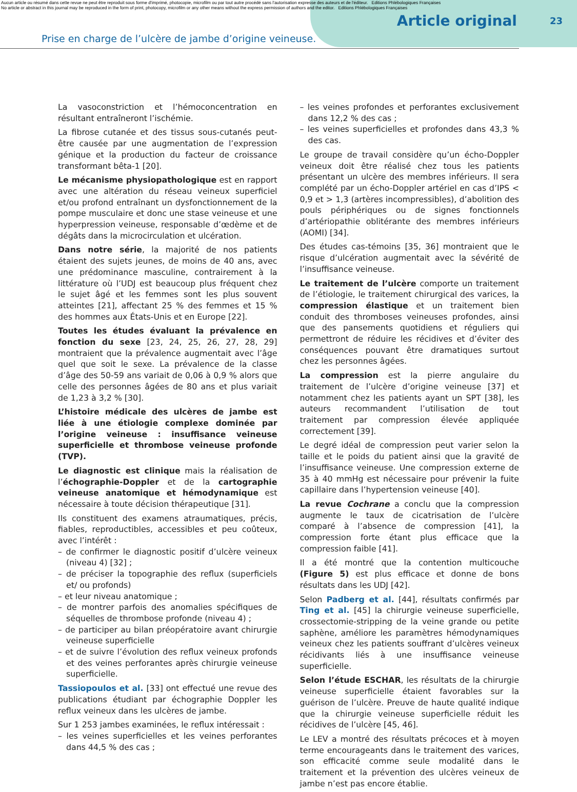Aucun article ou résumé dans cette revue ne peut être reproduit sous forme d'imprimé, photocopie, microfilm ou par tout autre procédé sans l'autorisation expresse des auteurs et de l'éditeur. Editions Phlébologiques Françaises
No article or abstract in this journal may be reproduced in the form of print, photocopy, microfilm or any other means without the express permission of authors and the editor. Editions Phlébologiques Françaises
Article original 23
Prise en charge de l’ulcère de jambe d’origine veineuse.
La vasoconstriction et l’hémoconcentration en résultant entraîneront l’ischémie.
La fibrose cutanée et des tissus sous-cutanés peut-être causée par une augmentation de l’expression génique et la production du facteur de croissance transformant bêta-1 [20].
Le mécanisme physiopathologique est en rapport avec une altération du réseau veineux superficiel et/ou profond entraînant un dysfonctionnement de la pompe musculaire et donc une stase veineuse et une hyperpression veineuse, responsable d’œdème et de dégâts dans la microcirculation et ulcération.
Dans notre série, la majorité de nos patients étaient des sujets jeunes, de moins de 40 ans, avec une prédominance masculine, contrairement à la littérature où l’UDJ est beaucoup plus fréquent chez le sujet âgé et les femmes sont les plus souvent atteintes [21], affectant 25 % des femmes et 15 % des hommes aux États-Unis et en Europe [22].
Toutes les études évaluant la prévalence en fonction du sexe [23, 24, 25, 26, 27, 28, 29] montraient que la prévalence augmentait avec l’âge quel que soit le sexe. La prévalence de la classe d’âge des 50-59 ans variait de 0,06 à 0,9 % alors que celle des personnes âgées de 80 ans et plus variait de 1,23 à 3,2 % [30].
L’histoire médicale des ulcères de jambe est liée à une étiologie complexe dominée par l’origine veineuse : insuffisance veineuse superficielle et thrombose veineuse profonde (TVP).
Le diagnostic est clinique mais la réalisation de l’échographie-Doppler et de la cartographie veineuse anatomique et hémodynamique est nécessaire à toute décision thérapeutique [31].
Ils constituent des examens atraumatiques, précis, fiables, reproductibles, accessibles et peu coûteux, avec l’intérêt :
– de confirmer le diagnostic positif d’ulcère veineux (niveau 4) [32] ;
– de préciser la topographie des reflux (superficiels et/ ou profonds)
– et leur niveau anatomique ;
– de montrer parfois des anomalies spécifiques de séquelles de thrombose profonde (niveau 4) ;
– de participer au bilan préopératoire avant chirurgie veineuse superficielle
– et de suivre l’évolution des reflux veineux profonds et des veines perforantes après chirurgie veineuse superficielle.
Tassiopoulos et al. [33] ont effectué une revue des publications étudiant par échographie Doppler les reflux veineux dans les ulcères de jambe.
Sur 1 253 jambes examinées, le reflux intéressait :
– les veines superficielles et les veines perforantes dans 44,5 % des cas ;
– les veines profondes et perforantes exclusivement dans 12,2 % des cas ;
– les veines superficielles et profondes dans 43,3 % des cas.
Le groupe de travail considère qu’un écho-Doppler veineux doit être réalisé chez tous les patients présentant un ulcère des membres inférieurs. Il sera complété par un écho-Doppler artériel en cas d’IPS < 0,9 et > 1,3 (artères incompressibles), d’abolition des pouls périphériques ou de signes fonctionnels d’artériopathie oblitérante des membres inférieurs (AOMI) [34].
Des études cas-témoins [35, 36] montraient que le risque d’ulcération augmentait avec la sévérité de l’insuffisance veineuse.
Le traitement de l’ulcère comporte un traitement de l’étiologie, le traitement chirurgical des varices, la compression élastique et un traitement bien conduit des thromboses veineuses profondes, ainsi que des pansements quotidiens et réguliers qui permettront de réduire les récidives et d’éviter des conséquences pouvant être dramatiques surtout chez les personnes âgées.
La compression est la pierre angulaire du traitement de l’ulcère d’origine veineuse [37] et notamment chez les patients ayant un SPT [38], les auteurs recommandent l’utilisation de tout traitement par compression élevée appliquée correctement [39].
Le degré idéal de compression peut varier selon la taille et le poids du patient ainsi que la gravité de l’insuffisance veineuse. Une compression externe de 35 à 40 mmHg est nécessaire pour prévenir la fuite capillaire dans l’hypertension veineuse [40].
La revue Cochrane a conclu que la compression augmente le taux de cicatrisation de l’ulcère comparé à l’absence de compression [41], la compression forte étant plus efficace que la compression faible [41].
Il a été montré que la contention multicouche (Figure 5) est plus efficace et donne de bons résultats dans les UDJ [42].
Selon Padberg et al. [44], résultats confirmés par Ting et al. [45] la chirurgie veineuse superficielle, crossectomie-stripping de la veine grande ou petite saphène, améliore les paramètres hémodynamiques veineux chez les patients souffrant d’ulcères veineux récidivants liés à une insuffisance veineuse superficielle.
Selon l’étude ESCHAR, les résultats de la chirurgie veineuse superficielle étaient favorables sur la guérison de l’ulcère. Preuve de haute qualité indique que la chirurgie veineuse superficielle réduit les récidives de l’ulcère [45, 46].
Le LEV a montré des résultats précoces et à moyen terme encourageants dans le traitement des varices, son efficacité comme seule modalité dans le traitement et la prévention des ulcères veineux de jambe n’est pas encore établie.